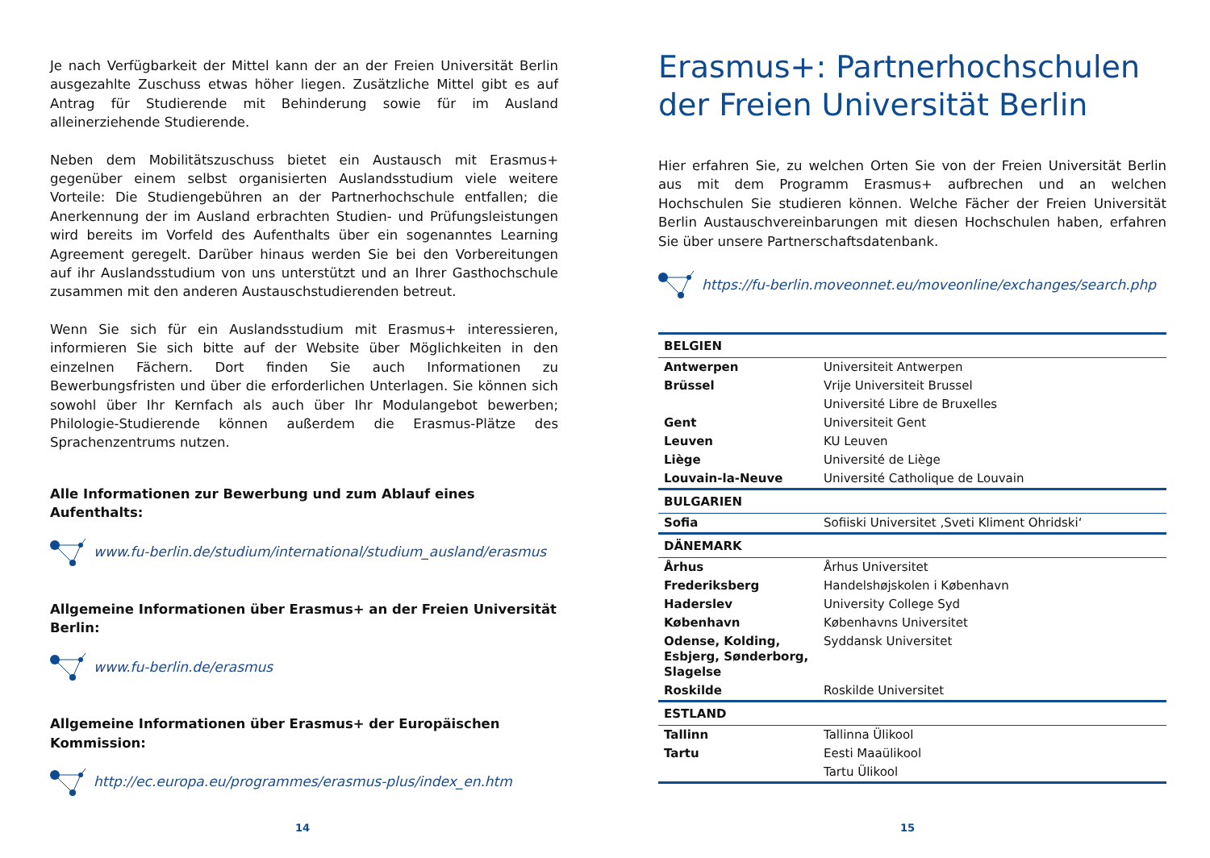Je nach Verfügbarkeit der Mittel kann der an der Freien Universität Berlin ausgezahlte Zuschuss etwas höher liegen. Zusätzliche Mittel gibt es auf Antrag für Studierende mit Behinderung sowie für im Ausland alleinerziehende Studierende.
Neben dem Mobilitätszuschuss bietet ein Austausch mit Erasmus+ gegenüber einem selbst organisierten Auslandsstudium viele weitere Vorteile: Die Studiengebühren an der Partnerhochschule entfallen; die Anerkennung der im Ausland erbrachten Studien- und Prüfungsleistungen wird bereits im Vorfeld des Aufenthalts über ein sogenanntes Learning Agreement geregelt. Darüber hinaus werden Sie bei den Vorbereitungen auf ihr Auslandsstudium von uns unterstützt und an Ihrer Gasthochschule zusammen mit den anderen Austauschstudierenden betreut.
Wenn Sie sich für ein Auslandsstudium mit Erasmus+ interessieren, informieren Sie sich bitte auf der Website über Möglichkeiten in den einzelnen Fächern. Dort finden Sie auch Informationen zu Bewerbungsfristen und über die erforderlichen Unterlagen. Sie können sich sowohl über Ihr Kernfach als auch über Ihr Modulangebot bewerben; Philologie-Studierende können außerdem die Erasmus-Plätze des Sprachenzentrums nutzen.
Alle Informationen zur Bewerbung und zum Ablauf eines Aufenthalts:
www.fu-berlin.de/studium/international/studium_ausland/erasmus
Allgemeine Informationen über Erasmus+ an der Freien Universität Berlin:
www.fu-berlin.de/erasmus
Allgemeine Informationen über Erasmus+ der Europäischen Kommission:
http://ec.europa.eu/programmes/erasmus-plus/index_en.htm
14
Erasmus+: Partnerhochschulen der Freien Universität Berlin
Hier erfahren Sie, zu welchen Orten Sie von der Freien Universität Berlin aus mit dem Programm Erasmus+ aufbrechen und an welchen Hochschulen Sie studieren können. Welche Fächer der Freien Universität Berlin Austauschvereinbarungen mit diesen Hochschulen haben, erfahren Sie über unsere Partnerschaftsdatenbank.
https://fu-berlin.moveonnet.eu/moveonline/exchanges/search.php
| BELGIEN | |
| --- | --- |
| Antwerpen | Universiteit Antwerpen |
| Brüssel | Vrije Universiteit Brussel |
| | Université Libre de Bruxelles |
| Gent | Universiteit Gent |
| Leuven | KU Leuven |
| Liège | Université de Liège |
| Louvain-la-Neuve | Université Catholique de Louvain |
| BULGARIEN | |
| Sofia | Sofiiski Universitet ‚Sveti Kliment Ohridski‘ |
| DÄNEMARK | |
| Århus | Århus Universitet |
| Frederiksberg | Handelshøjskolen i København |
| Haderslev | University College Syd |
| København | Københavns Universitet |
| Odense, Kolding, Esbjerg, Sønderborg, Slagelse | Syddansk Universitet |
| Roskilde | Roskilde Universitet |
| ESTLAND | |
| Tallinn | Tallinna Ülikool |
| Tartu | Eesti Maaülikool |
| | Tartu Ülikool |
15